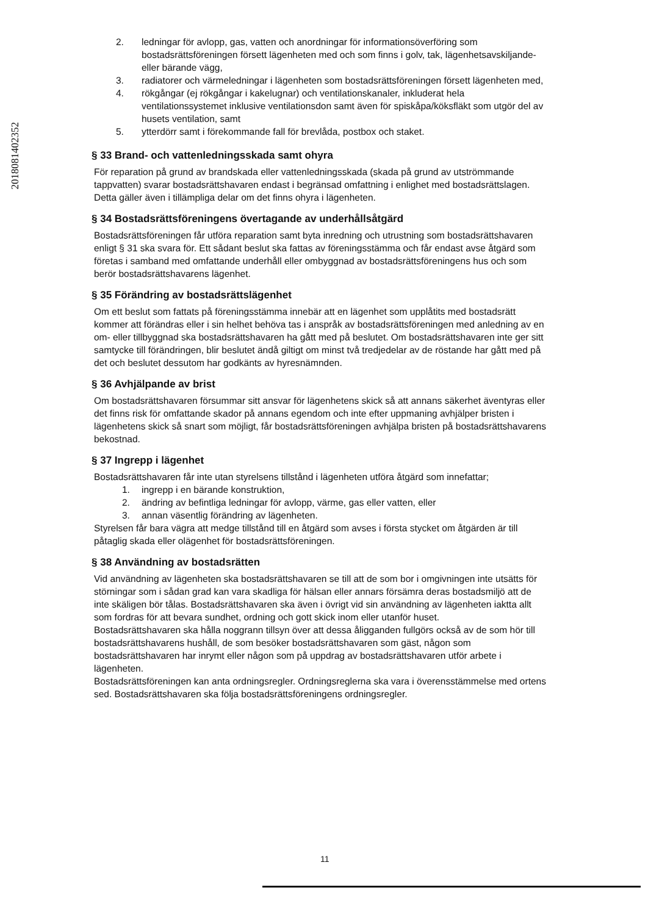201808140235​2
2. ledningar för avlopp, gas, vatten och anordningar för informationsöverföring som bostadsrättsföreningen försett lägenheten med och som finns i golv, tak, lägenhetsavskiljande- eller bärande vägg,
3. radiatorer och värmeledningar i lägenheten som bostadsrättsföreningen försett lägenheten med,
4. rökgångar (ej rökgångar i kakelugnar) och ventilationskanaler, inkluderat hela ventilationssystemet inklusive ventilationsdon samt även för spiskåpa/köksfläkt som utgör del av husets ventilation, samt
5. ytterdörr samt i förekommande fall för brevlåda, postbox och staket.
§ 33 Brand- och vattenledningsskada samt ohyra
För reparation på grund av brandskada eller vattenledningsskada (skada på grund av utströmmande tappvatten) svarar bostadsrättshavaren endast i begränsad omfattning i enlighet med bostadsrättslagen.
Detta gäller även i tillämpliga delar om det finns ohyra i lägenheten.
§ 34 Bostadsrättsföreningens övertagande av underhållsåtgärd
Bostadsrättsföreningen får utföra reparation samt byta inredning och utrustning som bostadsrättshavaren enligt § 31 ska svara för. Ett sådant beslut ska fattas av föreningsstämma och får endast avse åtgärd som företas i samband med omfattande underhåll eller ombyggnad av bostadsrättsföreningens hus och som berör bostadsrättshavarens lägenhet.
§ 35 Förändring av bostadsrättslägenhet
Om ett beslut som fattats på föreningsstämma innebär att en lägenhet som upplåtits med bostadsrätt kommer att förändras eller i sin helhet behöva tas i anspråk av bostadsrättsföreningen med anledning av en om- eller tillbyggnad ska bostadsrättshavaren ha gått med på beslutet. Om bostadsrättshavaren inte ger sitt samtycke till förändringen, blir beslutet ändå giltigt om minst två tredjedelar av de röstande har gått med på det och beslutet dessutom har godkänts av hyresnämnden.
§ 36 Avhjälpande av brist
Om bostadsrättshavaren försummar sitt ansvar för lägenhetens skick så att annans säkerhet äventyras eller det finns risk för omfattande skador på annans egendom och inte efter uppmaning avhjälper bristen i lägenhetens skick så snart som möjligt, får bostadsrättsföreningen avhjälpa bristen på bostadsrättshavarens bekostnad.
§ 37 Ingrepp i lägenhet
Bostadsrättshavaren får inte utan styrelsens tillstånd i lägenheten utföra åtgärd som innefattar;
1. ingrepp i en bärande konstruktion,
2. ändring av befintliga ledningar för avlopp, värme, gas eller vatten, eller
3. annan väsentlig förändring av lägenheten.
Styrelsen får bara vägra att medge tillstånd till en åtgärd som avses i första stycket om åtgärden är till påtaglig skada eller olägenhet för bostadsrättsföreningen.
§ 38 Användning av bostadsrätten
Vid användning av lägenheten ska bostadsrättshavaren se till att de som bor i omgivningen inte utsätts för störningar som i sådan grad kan vara skadliga för hälsan eller annars försämra deras bostadsmiljö att de inte skäligen bör tålas. Bostadsrättshavaren ska även i övrigt vid sin användning av lägenheten iaktta allt som fordras för att bevara sundhet, ordning och gott skick inom eller utanför huset.
Bostadsrättshavaren ska hålla noggrann tillsyn över att dessa åligganden fullgörs också av de som hör till bostadsrättshavarens hushåll, de som besöker bostadsrättshavaren som gäst, någon som bostadsrättshavaren har inrymt eller någon som på uppdrag av bostadsrättshavaren utför arbete i lägenheten.
Bostadsrättsföreningen kan anta ordningsregler. Ordningsreglerna ska vara i överensstämmelse med ortens sed. Bostadsrättshavaren ska följa bostadsrättsföreningens ordningsregler.
11